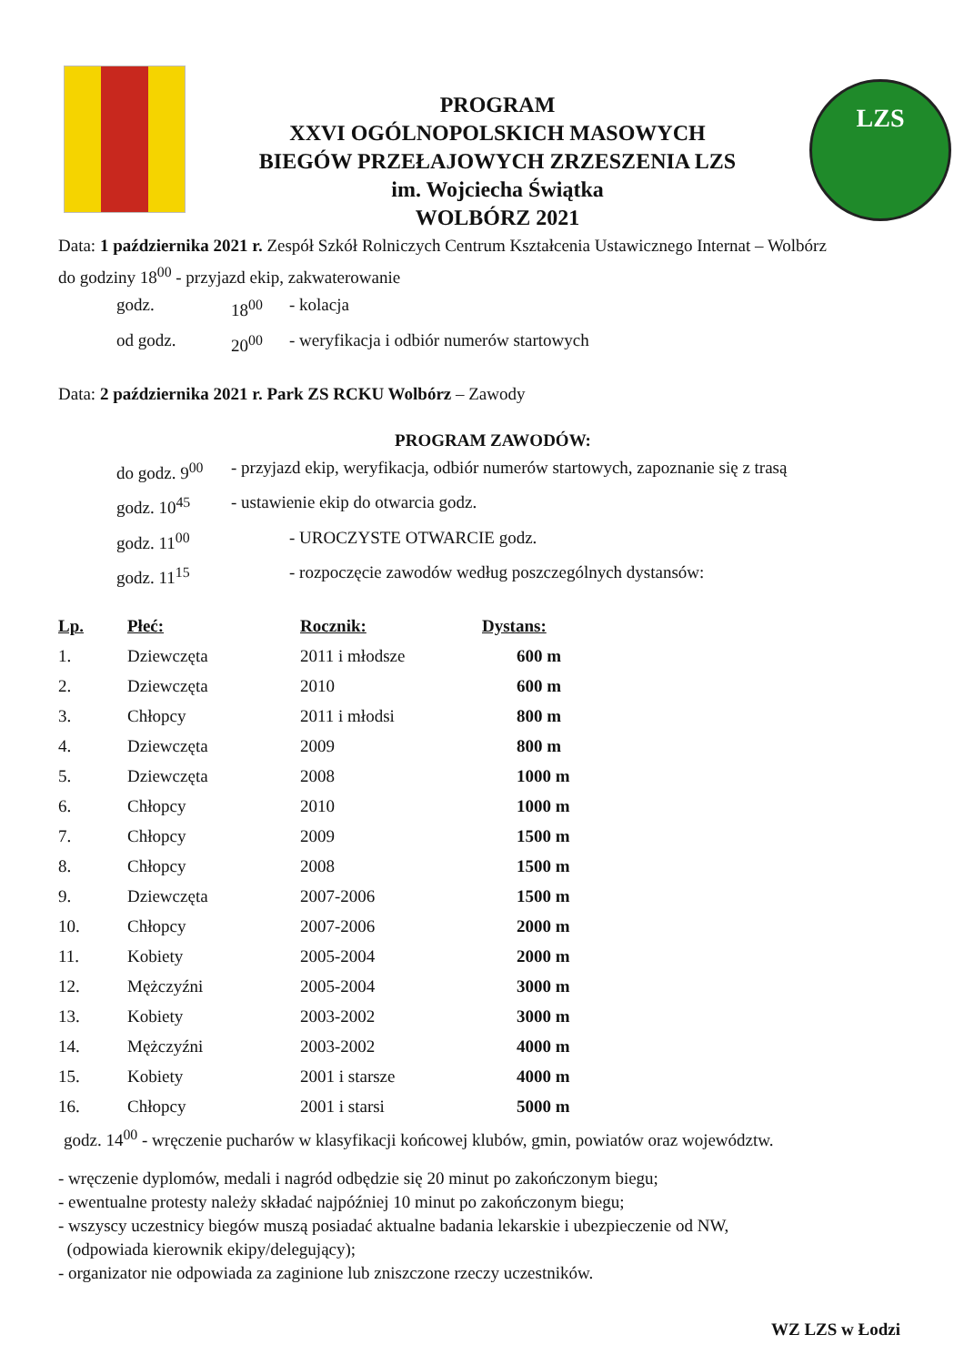PROGRAM
XXVI OGÓLNOPOLSKICH MASOWYCH
BIEGÓW PRZEŁAJOWYCH ZRZESZENIA LZS
im. Wojciecha Świątka
WOLBÓRZ 2021
LZS
Data: 1 października 2021 r. Zespół Szkół Rolniczych Centrum Kształcenia Ustawicznego Internat – Wolbórz
do godziny 18<sup>00</sup> - przyjazd ekip, zakwaterowanie
godz. 18<sup>00</sup> - kolacja
od godz. 20<sup>00</sup> - weryfikacja i odbiór numerów startowych
Data: 2 października 2021 r. Park ZS RCKU Wolbórz – Zawody
PROGRAM ZAWODÓW:
do godz. 9<sup>00</sup> - przyjazd ekip, weryfikacja, odbiór numerów startowych, zapoznanie się z trasą
godz. 10<sup>45</sup> - ustawienie ekip do otwarcia godz.
godz. 11<sup>00</sup> - UROCZYSTE OTWARCIE godz.
godz. 11<sup>15</sup> - rozpoczęcie zawodów według poszczególnych dystansów:
| Lp. | Płeć: | Rocznik: | Dystans: |
| --- | --- | --- | --- |
| 1. | Dziewczęta | 2011 i młodsze | 600 m |
| 2. | Dziewczęta | 2010 | 600 m |
| 3. | Chłopcy | 2011 i młodsi | 800 m |
| 4. | Dziewczęta | 2009 | 800 m |
| 5. | Dziewczęta | 2008 | 1000 m |
| 6. | Chłopcy | 2010 | 1000 m |
| 7. | Chłopcy | 2009 | 1500 m |
| 8. | Chłopcy | 2008 | 1500 m |
| 9. | Dziewczęta | 2007-2006 | 1500 m |
| 10. | Chłopcy | 2007-2006 | 2000 m |
| 11. | Kobiety | 2005-2004 | 2000 m |
| 12. | Mężczyźni | 2005-2004 | 3000 m |
| 13. | Kobiety | 2003-2002 | 3000 m |
| 14. | Mężczyźni | 2003-2002 | 4000 m |
| 15. | Kobiety | 2001 i starsze | 4000 m |
| 16. | Chłopcy | 2001 i starsi | 5000 m |
godz. 14<sup>00</sup> - wręczenie pucharów w klasyfikacji końcowej klubów, gmin, powiatów oraz województw.
- wręczenie dyplomów, medali i nagród odbędzie się 20 minut po zakończonym biegu;
- ewentualne protesty należy składać najpóźniej 10 minut po zakończonym biegu;
- wszyscy uczestnicy biegów muszą posiadać aktualne badania lekarskie i ubezpieczenie od NW,
(odpowiada kierownik ekipy/delegujący);
- organizator nie odpowiada za zaginione lub zniszczone rzeczy uczestników.
WZ LZS w Łodzi